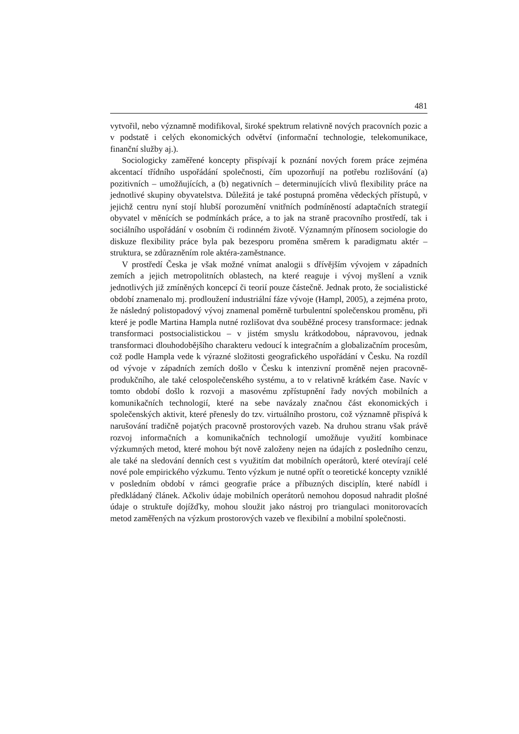481
vytvořil, nebo významně modifikoval, široké spektrum relativně nových pracovních pozic a v podstatě i celých ekonomických odvětví (informační technologie, telekomunikace, finanční služby aj.).
Sociologicky zaměřené koncepty přispívají k poznání nových forem práce zejména akcentací třídního uspořádání společnosti, čím upozorňují na potřebu rozlišování (a) pozitivních – umožňujících, a (b) negativních – determinujících vlivů flexibility práce na jednotlivé skupiny obyvatelstva. Důležitá je také postupná proměna vědeckých přístupů, v jejichž centru nyní stojí hlubší porozumění vnitřních podmíněností adaptačních strategií obyvatel v měnících se podmínkách práce, a to jak na straně pracovního prostředí, tak i sociálního uspořádání v osobním či rodinném životě. Významným přínosem sociologie do diskuze flexibility práce byla pak bezesporu proměna směrem k paradigmatu aktér – struktura, se zdůrazněním role aktéra-zaměstnance.
V prostředí Česka je však možné vnímat analogii s dřívějším vývojem v západních zemích a jejich metropolitních oblastech, na které reaguje i vývoj myšlení a vznik jednotlivých již zmíněných koncepcí či teorií pouze částečně. Jednak proto, že socialistické období znamenalo mj. prodloužení industriální fáze vývoje (Hampl, 2005), a zejména proto, že následný polistopadový vývoj znamenal poměrně turbulentní společenskou proměnu, při které je podle Martina Hampla nutné rozlišovat dva souběžné procesy transformace: jednak transformaci postsocialistickou – v jistém smyslu krátkodobou, nápravovou, jednak transformaci dlouhodobějšího charakteru vedoucí k integračním a globalizačním procesům, což podle Hampla vede k výrazné složitosti geografického uspořádání v Česku. Na rozdíl od vývoje v západních zemích došlo v Česku k intenzivní proměně nejen pracovně-produkčního, ale také celospolečenského systému, a to v relativně krátkém čase. Navíc v tomto období došlo k rozvoji a masovému zpřístupnění řady nových mobilních a komunikačních technologií, které na sebe navázaly značnou část ekonomických i společenských aktivit, které přenesly do tzv. virtuálního prostoru, což významně přispívá k narušování tradičně pojatých pracovně prostorových vazeb. Na druhou stranu však právě rozvoj informačních a komunikačních technologií umožňuje využití kombinace výzkumných metod, které mohou být nově založeny nejen na údajích z posledního cenzu, ale také na sledování denních cest s využitím dat mobilních operátorů, které otevírají celé nové pole empirického výzkumu. Tento výzkum je nutné opřít o teoretické koncepty vzniklé v posledním období v rámci geografie práce a příbuzných disciplín, které nabídl i předkládaný článek. Ačkoliv údaje mobilních operátorů nemohou doposud nahradit plošné údaje o struktuře dojížďky, mohou sloužit jako nástroj pro triangulaci monitorovacích metod zaměřených na výzkum prostorových vazeb ve flexibilní a mobilní společnosti.